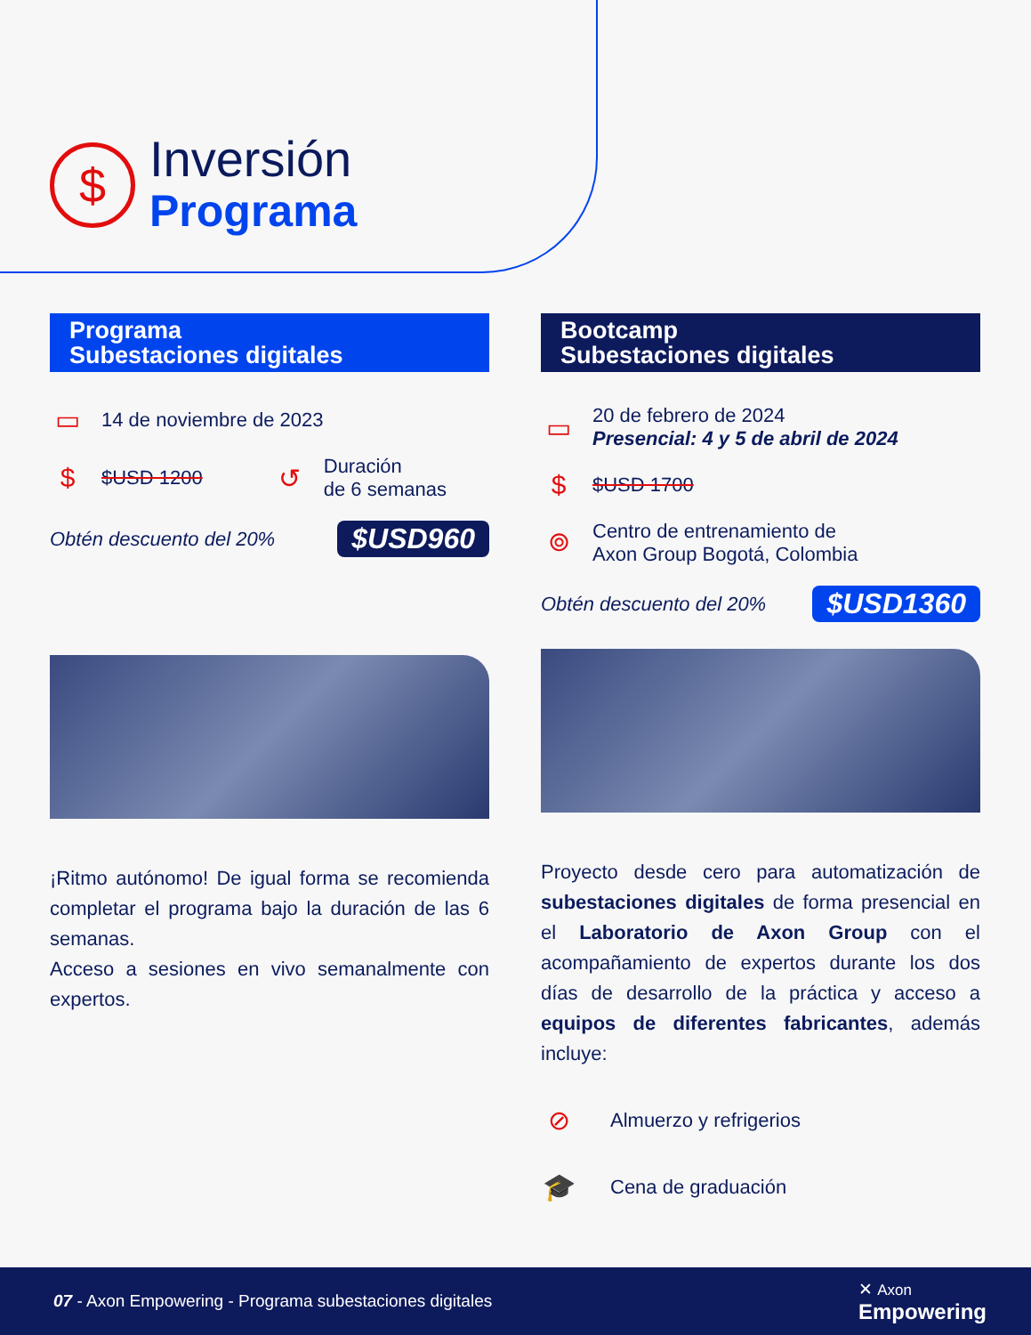$
Inversión
Programa
Programa
Subestaciones digitales
▭ 14 de noviembre de 2023
$ $USD 1200 ↺ Duración
de 6 semanas
Obtén descuento del 20% $USD960
¡Ritmo autónomo! De igual forma se recomienda completar el programa bajo la duración de las 6 semanas.
Acceso a sesiones en vivo semanalmente con expertos.
Bootcamp
Subestaciones digitales
▭ 20 de febrero de 2024
Presencial: 4 y 5 de abril de 2024
$ $USD 1700
⌾ Centro de entrenamiento de
Axon Group Bogotá, Colombia
Obtén descuento del 20% $USD1360
Proyecto desde cero para automatización de subestaciones digitales de forma presencial en el Laboratorio de Axon Group con el acompañamiento de expertos durante los dos días de desarrollo de la práctica y acceso a equipos de diferentes fabricantes, además incluye:
⊘ Almuerzo y refrigerios
🎓 Cena de graduación
07 - Axon Empowering - Programa subestaciones digitales ✕ Axon
Empowering